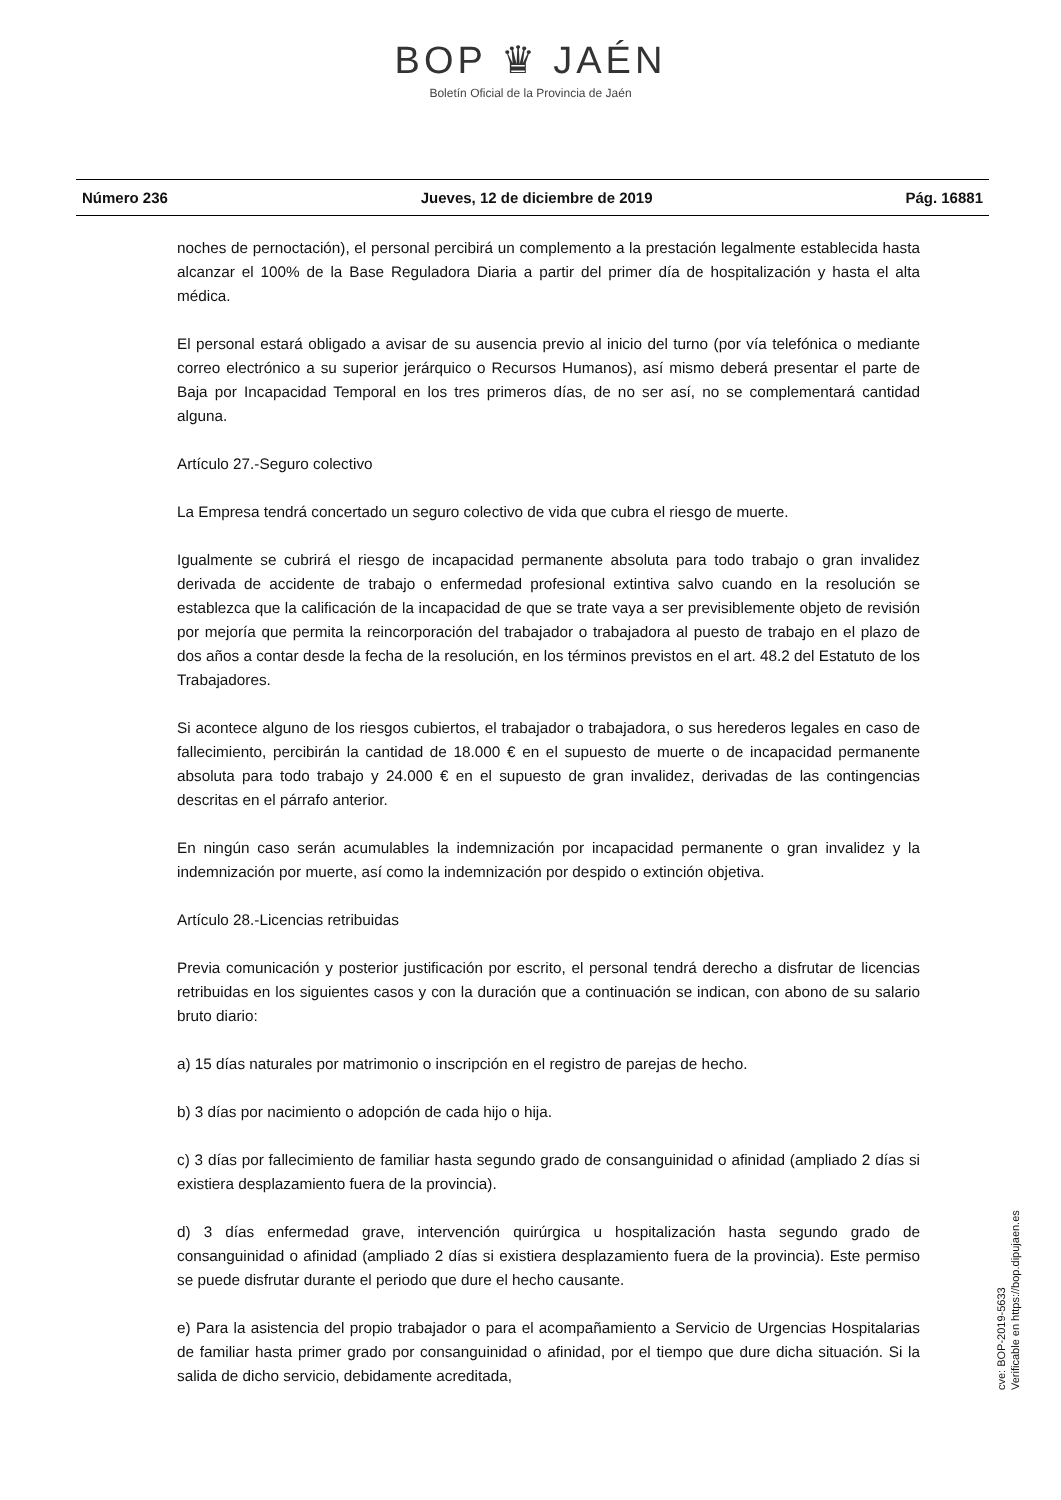BOP ♛ JAÉN
Boletín Oficial de la Provincia de Jaén
Número 236 Jueves, 12 de diciembre de 2019 Pág. 16881
noches de pernoctación), el personal percibirá un complemento a la prestación legalmente establecida hasta alcanzar el 100% de la Base Reguladora Diaria a partir del primer día de hospitalización y hasta el alta médica.
El personal estará obligado a avisar de su ausencia previo al inicio del turno (por vía telefónica o mediante correo electrónico a su superior jerárquico o Recursos Humanos), así mismo deberá presentar el parte de Baja por Incapacidad Temporal en los tres primeros días, de no ser así, no se complementará cantidad alguna.
Artículo 27.-Seguro colectivo
La Empresa tendrá concertado un seguro colectivo de vida que cubra el riesgo de muerte.
Igualmente se cubrirá el riesgo de incapacidad permanente absoluta para todo trabajo o gran invalidez derivada de accidente de trabajo o enfermedad profesional extintiva salvo cuando en la resolución se establezca que la calificación de la incapacidad de que se trate vaya a ser previsiblemente objeto de revisión por mejoría que permita la reincorporación del trabajador o trabajadora al puesto de trabajo en el plazo de dos años a contar desde la fecha de la resolución, en los términos previstos en el art. 48.2 del Estatuto de los Trabajadores.
Si acontece alguno de los riesgos cubiertos, el trabajador o trabajadora, o sus herederos legales en caso de fallecimiento, percibirán la cantidad de 18.000 € en el supuesto de muerte o de incapacidad permanente absoluta para todo trabajo y 24.000 € en el supuesto de gran invalidez, derivadas de las contingencias descritas en el párrafo anterior.
En ningún caso serán acumulables la indemnización por incapacidad permanente o gran invalidez y la indemnización por muerte, así como la indemnización por despido o extinción objetiva.
Artículo 28.-Licencias retribuidas
Previa comunicación y posterior justificación por escrito, el personal tendrá derecho a disfrutar de licencias retribuidas en los siguientes casos y con la duración que a continuación se indican, con abono de su salario bruto diario:
a) 15 días naturales por matrimonio o inscripción en el registro de parejas de hecho.
b) 3 días por nacimiento o adopción de cada hijo o hija.
c) 3 días por fallecimiento de familiar hasta segundo grado de consanguinidad o afinidad (ampliado 2 días si existiera desplazamiento fuera de la provincia).
d) 3 días enfermedad grave, intervención quirúrgica u hospitalización hasta segundo grado de consanguinidad o afinidad (ampliado 2 días si existiera desplazamiento fuera de la provincia). Este permiso se puede disfrutar durante el periodo que dure el hecho causante.
e) Para la asistencia del propio trabajador o para el acompañamiento a Servicio de Urgencias Hospitalarias de familiar hasta primer grado por consanguinidad o afinidad, por el tiempo que dure dicha situación. Si la salida de dicho servicio, debidamente acreditada,
cve: BOP-2019-5633
Verificable en https://bop.dipujaen.es